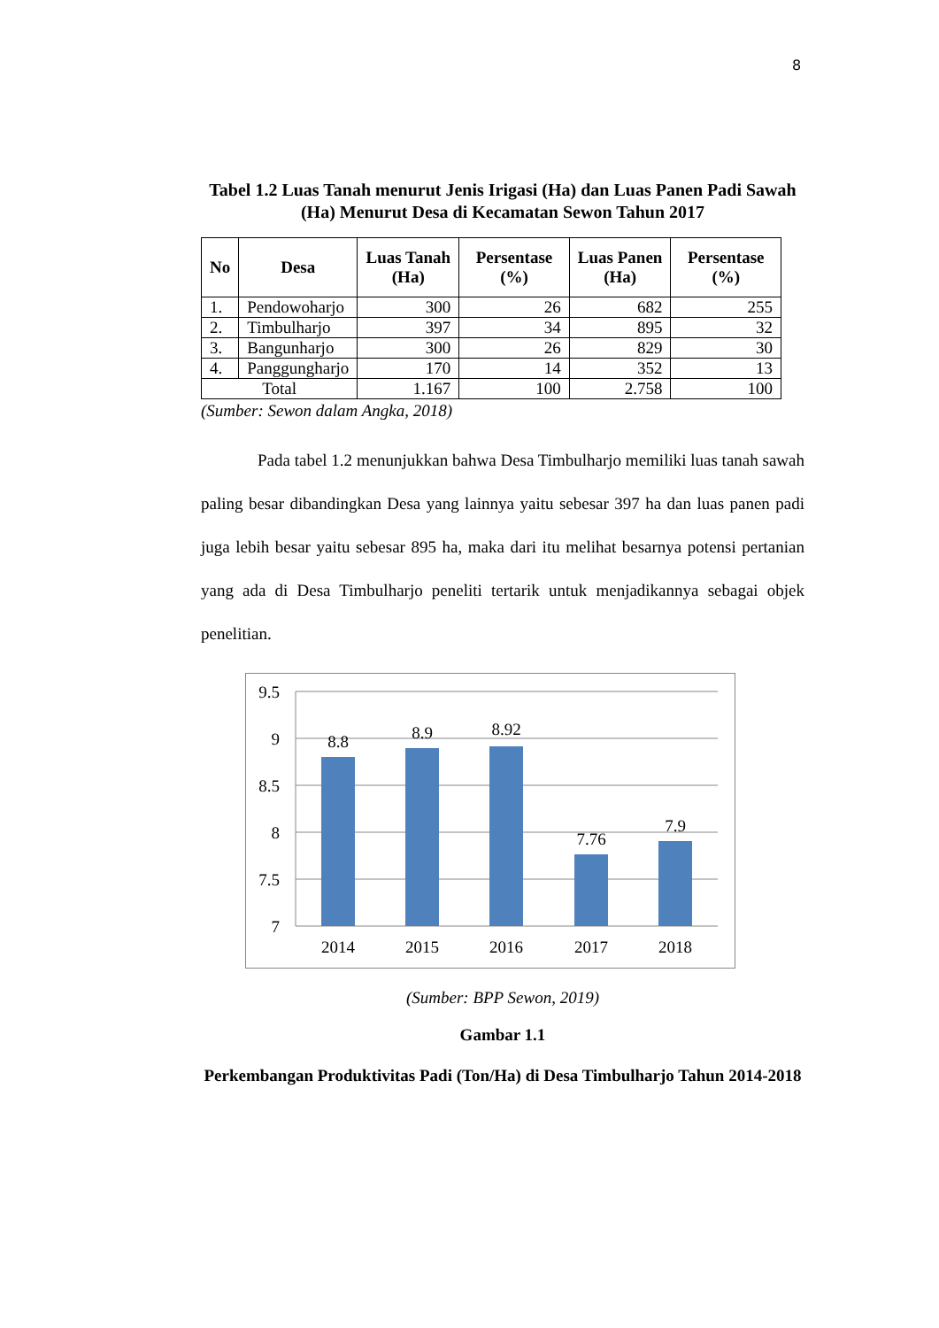8
Tabel 1.2 Luas Tanah menurut Jenis Irigasi (Ha) dan Luas Panen Padi Sawah (Ha) Menurut Desa di Kecamatan Sewon Tahun 2017
| No | Desa | Luas Tanah (Ha) | Persentase (%) | Luas Panen (Ha) | Persentase (%) |
| --- | --- | --- | --- | --- | --- |
| 1. | Pendowoharjo | 300 | 26 | 682 | 255 |
| 2. | Timbulharjo | 397 | 34 | 895 | 32 |
| 3. | Bangunharjo | 300 | 26 | 829 | 30 |
| 4. | Panggungharjo | 170 | 14 | 352 | 13 |
| Total | | 1.167 | 100 | 2.758 | 100 |
(Sumber: Sewon dalam Angka, 2018)
Pada tabel 1.2 menunjukkan bahwa Desa Timbulharjo memiliki luas tanah sawah paling besar dibandingkan Desa yang lainnya yaitu sebesar 397 ha dan luas panen padi juga lebih besar yaitu sebesar 895 ha, maka dari itu melihat besarnya potensi pertanian yang ada di Desa Timbulharjo peneliti tertarik untuk menjadikannya sebagai objek penelitian.
9.5
9
8.5
8
7.5
7
8.8
8.9
8.92
7.76
7.9
2014
2015
2016
2017
2018
(Sumber: BPP Sewon, 2019)
Gambar 1.1
Perkembangan Produktivitas Padi (Ton/Ha) di Desa Timbulharjo Tahun 2014-2018